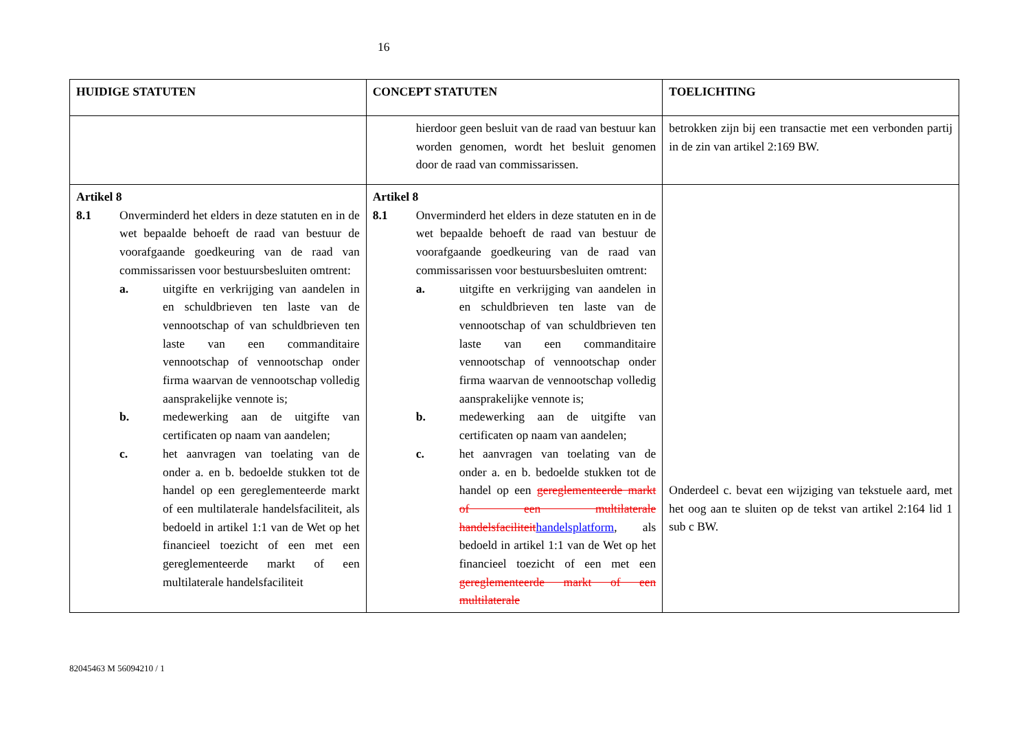16
| HUIDIGE STATUTEN | CONCEPT STATUTEN | TOELICHTING |
| --- | --- | --- |
| | hierdoor geen besluit van de raad van bestuur kan worden genomen, wordt het besluit genomen door de raad van commissarissen. | betrokken zijn bij een transactie met een verbonden partij in de zin van artikel 2:169 BW. |
| Artikel 8 8.1 Onverminderd het elders in deze statuten en in de wet bepaalde behoeft de raad van bestuur de voorafgaande goedkeuring van de raad van commissarissen voor bestuursbesluiten omtrent: a. uitgifte en verkrijging van aandelen in en schuldbrieven ten laste van de vennootschap of van schuldbrieven ten laste van een commanditaire vennootschap of vennootschap onder firma waarvan de vennootschap volledig aansprakelijke vennote is; b. medewerking aan de uitgifte van certificaten op naam van aandelen; c. het aanvragen van toelating van de onder a. en b. bedoelde stukken tot de handel op een gereglementeerde markt of een multilaterale handelsfaciliteit, als bedoeld in artikel 1:1 van de Wet op het financieel toezicht of een met een gereglementeerde markt of een multilaterale handelsfaciliteit | Artikel 8 8.1 Onverminderd het elders in deze statuten en in de wet bepaalde behoeft de raad van bestuur de voorafgaande goedkeuring van de raad van commissarissen voor bestuursbesluiten omtrent: a. uitgifte en verkrijging van aandelen in en schuldbrieven ten laste van de vennootschap of van schuldbrieven ten laste van een commanditaire vennootschap of vennootschap onder firma waarvan de vennootschap volledig aansprakelijke vennote is; b. medewerking aan de uitgifte van certificaten op naam van aandelen; c. het aanvragen van toelating van de onder a. en b. bedoelde stukken tot de handel op een gereglementeerde markt of een multilaterale handelsfaciliteit handelsplatform , als bedoeld in artikel 1:1 van de Wet op het financieel toezicht of een met een gereglementeerde markt of een multilaterale | Onderdeel c. bevat een wijziging van tekstuele aard, met het oog aan te sluiten op de tekst van artikel 2:164 lid 1 sub c BW. |
82045463 M 56094210 / 1